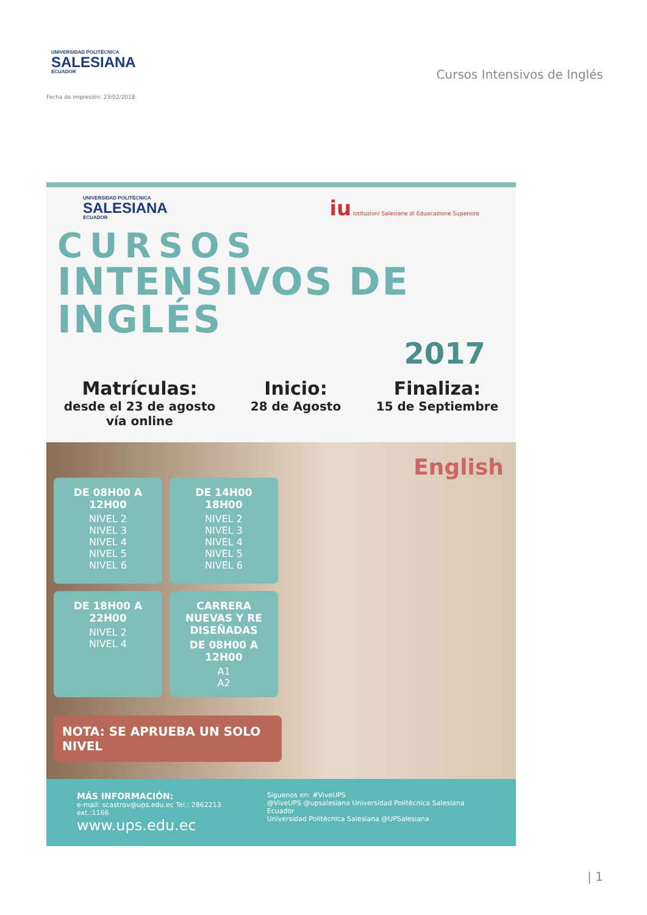UNIVERSIDAD POLITÉCNICA
SALESIANA
ECUADOR
Cursos Intensivos de Inglés
Fecha de impresión: 23/02/2018
UNIVERSIDAD POLITÉCNICA
SALESIANA
ECUADOR
iu Istituzioni Salesiane di Eduacazione Superiore
CURSOS
INTENSIVOS DE INGLÉS
2017
Matrículas:
desde el 23 de agosto
vía online
Inicio:
28 de Agosto
Finaliza:
15 de Septiembre
English
DE 08H00 A 12H00
NIVEL 2
NIVEL 3
NIVEL 4
NIVEL 5
NIVEL 6
DE 14H00 18H00
NIVEL 2
NIVEL 3
NIVEL 4
NIVEL 5
NIVEL 6
DE 18H00 A 22H00
NIVEL 2
NIVEL 4
CARRERA NUEVAS Y RE DISEÑADAS
DE 08H00 A 12H00
A1
A2
NOTA: SE APRUEBA UN SOLO NIVEL
MÁS INFORMACIÓN:
e-mail: scastrov@ups.edu.ec Tel.: 2862213 ext.:1166
www.ups.edu.ec
Síguenos en: #ViveUPS
@ViveUPS @upsalesiana Universidad Politécnica Salesiana Ecuador
Universidad Politécnica Salesiana @UPSalesiana
| 1